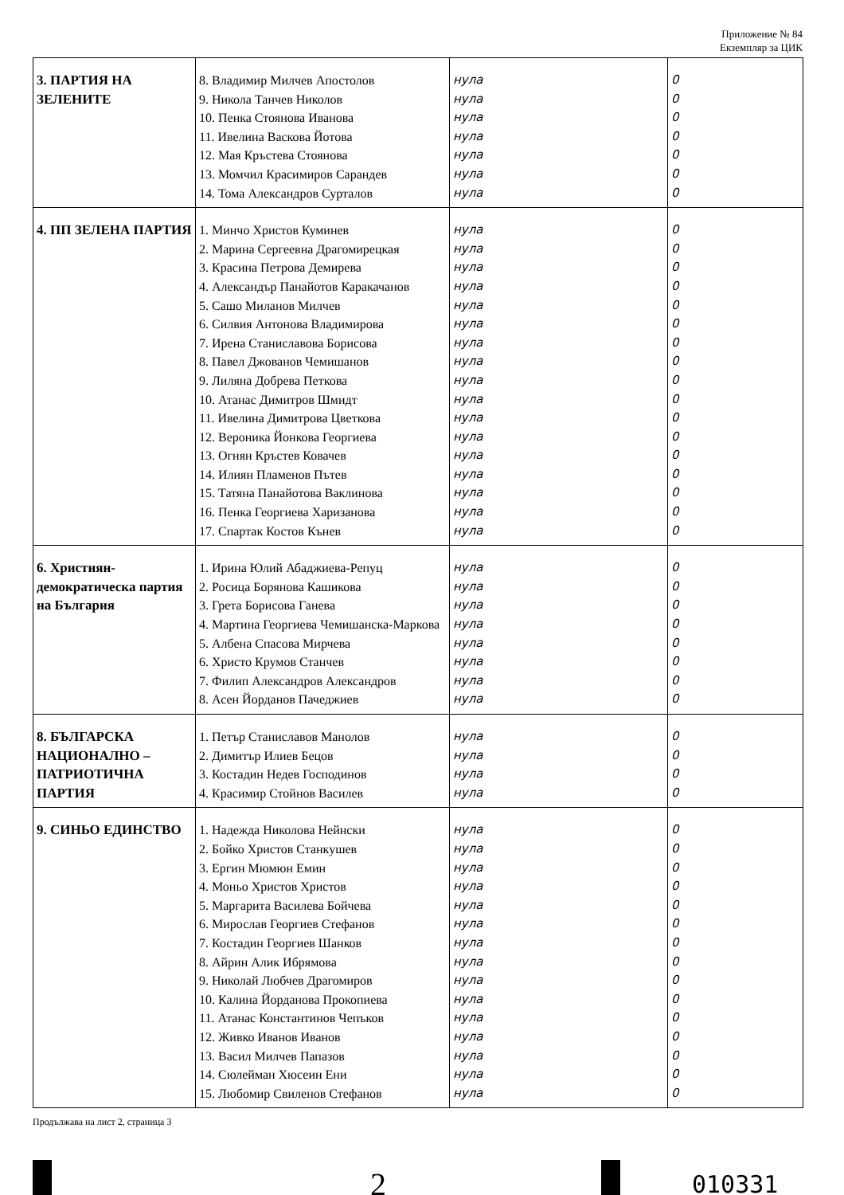Приложение № 84
Екземпляр за ЦИК
| 3. ПАРТИЯ НА ЗЕЛЕНИТЕ | 8. Владимир Милчев Апостолов 9. Никола Танчев Николов 10. Пенка Стоянова Иванова 11. Ивелина Васкова Йотова 12. Мая Кръстева Стоянова 13. Момчил Красимиров Сарандев 14. Тома Александров Сурталов | нула нула нула нула нула нула нула | 0 0 0 0 0 0 0 |
| 4. ПП ЗЕЛЕНА ПАРТИЯ | 1. Минчо Христов Куминев 2. Марина Сергеевна Драгомирецкая 3. Красина Петрова Демирева 4. Александър Панайотов Каракачанов 5. Сашо Миланов Милчев 6. Силвия Антонова Владимирова 7. Ирена Станиславова Борисова 8. Павел Джованов Чемишанов 9. Лиляна Добрева Петкова 10. Атанас Димитров Шмидт 11. Ивелина Димитрова Цветкова 12. Вероника Йонкова Георгиева 13. Огнян Кръстев Ковачев 14. Илиян Пламенов Пътев 15. Татяна Панайотова Ваклинова 16. Пенка Георгиева Харизанова 17. Спартак Костов Кънев | нула нула нула нула нула нула нула нула нула нула нула нула нула нула нула нула нула | 0 0 0 0 0 0 0 0 0 0 0 0 0 0 0 0 0 |
| 6. Християн-демократическа партия на България | 1. Ирина Юлий Абаджиева-Репуц 2. Росица Борянова Кашикова 3. Грета Борисова Ганева 4. Мартина Георгиева Чемишанска-Маркова 5. Албена Спасова Мирчева 6. Христо Крумов Станчев 7. Филип Александров Александров 8. Асен Йорданов Пачеджиев | нула нула нула нула нула нула нула нула | 0 0 0 0 0 0 0 0 |
| 8. БЪЛГАРСКА НАЦИОНАЛНО – ПАТРИОТИЧНА ПАРТИЯ | 1. Петър Станиславов Манолов 2. Димитър Илиев Бецов 3. Костадин Недев Господинов 4. Красимир Стойнов Василев | нула нула нула нула | 0 0 0 0 |
| 9. СИНЬО ЕДИНСТВО | 1. Надежда Николова Нейнски 2. Бойко Христов Станкушев 3. Ергин Мюмюн Емин 4. Моньо Христов Христов 5. Маргарита Василева Бойчева 6. Мирослав Георгиев Стефанов 7. Костадин Георгиев Шанков 8. Айрин Алик Ибрямова 9. Николай Любчев Драгомиров 10. Калина Йорданова Прокопиева 11. Атанас Константинов Чепъков 12. Живко Иванов Иванов 13. Васил Милчев Папазов 14. Сюлейман Хюсеин Ени 15. Любомир Свиленов Стефанов | нула нула нула нула нула нула нула нула нула нула нула нула нула нула нула | 0 0 0 0 0 0 0 0 0 0 0 0 0 0 0 |
Продължава на лист 2, страница 3
2
010331